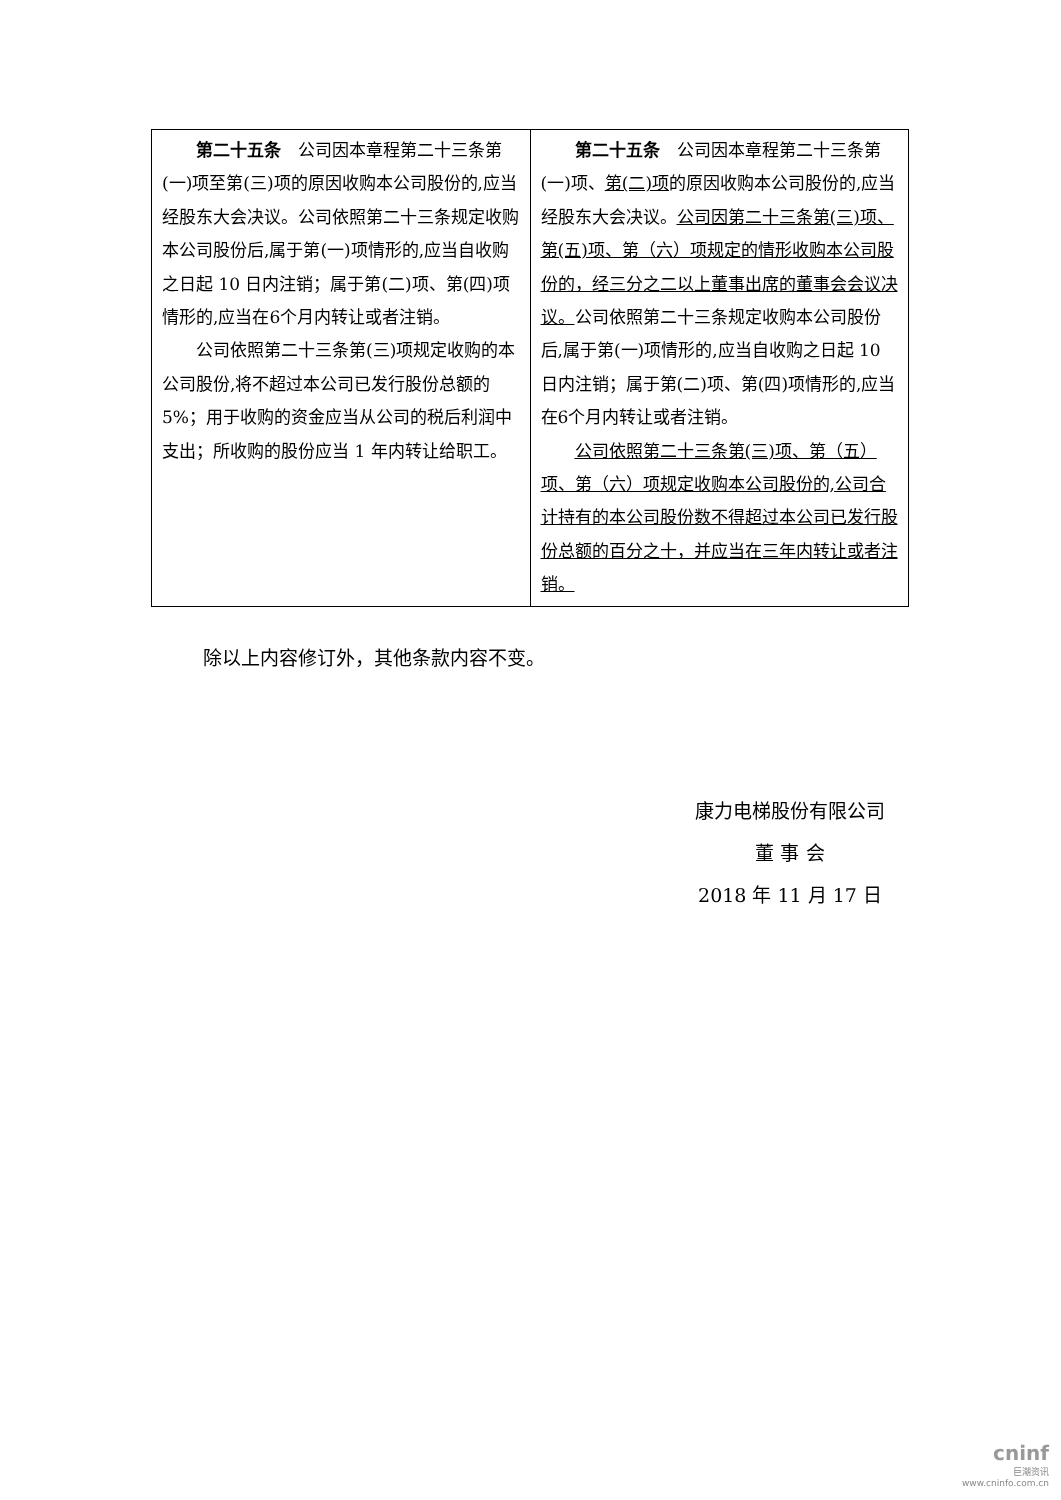| 第二十五条 公司因本章程第二十三条第(一)项至第(三)项的原因收购本公司股份的,应当经股东大会决议。公司依照第二十三条规定收购本公司股份后,属于第(一)项情形的,应当自收购之日起 10 日内注销；属于第(二)项、第(四)项情形的,应当在6个月内转让或者注销。 公司依照第二十三条第(三)项规定收购的本公司股份,将不超过本公司已发行股份总额的 5%；用于收购的资金应当从公司的税后利润中支出；所收购的股份应当 1 年内转让给职工。 | 第二十五条 公司因本章程第二十三条第(一)项、 第(二)项 的原因收购本公司股份的,应当经股东大会决议。 公司因第二十三条第(三)项、第(五)项、第（六）项规定的情形收购本公司股份的，经三分之二以上董事出席的董事会会议决议。 公司依照第二十三条规定收购本公司股份后,属于第(一)项情形的,应当自收购之日起 10 日内注销；属于第(二)项、第(四)项情形的,应当在6个月内转让或者注销。 公司依照第二十三条第(三)项、第（五）项、第（六）项规定收购本公司股份的,公司合计持有的本公司股份数不得超过本公司已发行股份总额的百分之十，并应当在三年内转让或者注销。 |
除以上内容修订外，其他条款内容不变。
康力电梯股份有限公司
董 事 会
2018 年 11 月 17 日
cninf
巨潮资讯
www.cninfo.com.cn